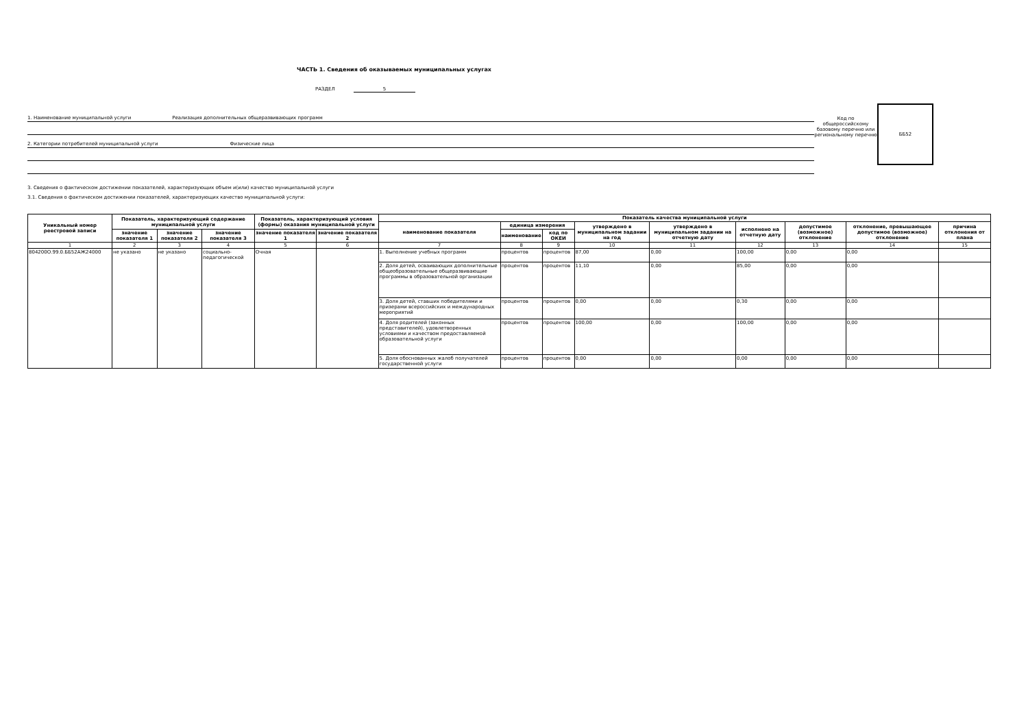ЧАСТЬ 1. Сведения об оказываемых муниципальных услугах
РАЗДЕЛ 5
1. Наименование муниципальной услуги Реализация дополнительных общеразвивающих программ
2. Категории потребителей муниципальной услуги Физические лица
Код по общероссийскому базовому перечню или региональному перечню
ББ52
3. Сведения о фактическом достижении показателей, характеризующих объем и(или) качество муниципальной услуги
3.1. Сведения о фактическом достижении показателей, характеризующих качество муниципальной услуги:
| Уникальный номер реестровой записи | Показатель, характеризующий содержание муниципальной услуги | | | Показатель, характеризующий условия (формы) оказания муниципальной услуги | | Показатель качества муниципальной услуги | | | | | | | | |
| --- | --- | --- | --- | --- | --- | --- | --- | --- | --- | --- | --- | --- | --- | --- |
| | | | | | | наименование показателя | единица измерения | | утверждено в муниципальном задании на год | утверждено в муниципальном задании на отчетную дату | исполнено на отчетную дату | допустимое (возможное) отклонение | отклонение, превышающее допустимое (возможное) отклонение | причина отклонения от плана |
| | значение показателя 1 | значение показателя 2 | значение показателя 3 | значение показателя 1 | значение показателя 2 | | наименование | код по ОКЕИ | | | | | | |
| 1 | 2 | 3 | 4 | 5 | 6 | 7 | 8 | 9 | 10 | 11 | 12 | 13 | 14 | 15 |
| 804200О.99.0.ББ52АЖ24000 | не указано | не указано | социально-педагогической | Очная | | 1. Выполнение учебных программ | процентов | процентов | 87,00 | 0,00 | 100,00 | 0,00 | 0,00 | |
| | | | | | | 2. Доля детей, осваивающих дополнительные общеобразовательные общеразвивающие программы в образовательной организации | процентов | процентов | 11,10 | 0,00 | 85,00 | 0,00 | 0,00 | |
| | | | | | | 3. Доля детей, ставших победителями и призерами всероссийских и международных мероприятий | процентов | процентов | 0,00 | 0,00 | 0,30 | 0,00 | 0,00 | |
| | | | | | | 4. Доля родителей (законных представителей), удовлетворенных условиями и качеством предоставляемой образовательной услуги | процентов | процентов | 100,00 | 0,00 | 100,00 | 0,00 | 0,00 | |
| | | | | | | 5. Доля обоснованных жалоб получателей государственной услуги | процентов | процентов | 0,00 | 0,00 | 0,00 | 0,00 | 0,00 | |